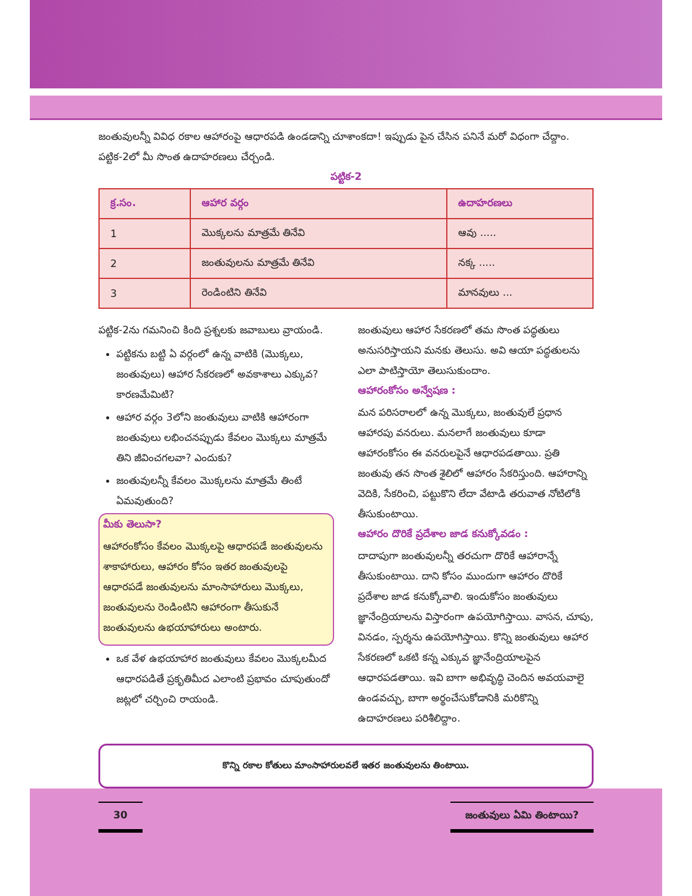జంతువులన్నీ వివిధ రకాల ఆహారంపై ఆధారపడి ఉండడాన్ని చూశాంకదా! ఇప్పుడు పైన చేసిన పనినే మరో విధంగా చేద్దాం. పట్టిక-2లో మీ సొంత ఉదాహరణలు చేర్చండి.
పట్టిక-2
| క్ర.సం. | ఆహార వర్గం | ఉదాహరణలు |
| --- | --- | --- |
| 1 | మొక్కలను మాత్రమే తినేవి | ఆవు ..... |
| 2 | జంతువులను మాత్రమే తినేవి | నక్క ..... |
| 3 | రెండింటిని తినేవి | మానవులు ... |
పట్టిక-2ను గమనించి కింది ప్రశ్నలకు జవాబులు వ్రాయండి.
పట్టికను బట్టి ఏ వర్గంలో ఉన్న వాటికి (మొక్కలు, జంతువులు) ఆహార సేకరణలో అవకాశాలు ఎక్కువ? కారణమేమిటి?
ఆహార వర్గం 3లోని జంతువులు వాటికి ఆహారంగా జంతువులు లభించనప్పుడు కేవలం మొక్కలు మాత్రమే తిని జీవించగలవా? ఎందుకు?
జంతువులన్నీ కేవలం మొక్కలను మాత్రమే తింటే ఏమవుతుంది?
మీకు తెలుసా?
ఆహారంకోసం కేవలం మొక్కలపై ఆధారపడే జంతువులను శాకాహారులు, ఆహారం కోసం ఇతర జంతువులపై ఆధారపడే జంతువులను మాంసాహారులు మొక్కలు, జంతువులను రెండింటిని ఆహారంగా తీసుకునే జంతువులను ఉభయాహారులు అంటారు.
ఒక వేళ ఉభయాహార జంతువులు కేవలం మొక్కలమీద ఆధారపడితే ప్రకృతిమీద ఎలాంటి ప్రభావం చూపుతుందో జట్లలో చర్చించి రాయండి.
జంతువులు ఆహార సేకరణలో తమ సొంత పద్ధతులు అనుసరిస్తాయని మనకు తెలుసు. అవి ఆయా పద్ధతులను ఎలా పాటిస్తాయో తెలుసుకుందాం.
ఆహారంకోసం అన్వేషణ :
మన పరిసరాలలో ఉన్న మొక్కలు, జంతువులే ప్రధాన ఆహారపు వనరులు. మనలాగే జంతువులు కూడా ఆహారంకోసం ఈ వనరులపైనే ఆధారపడతాయి. ప్రతి జంతువు తన సొంత శైలిలో ఆహారం సేకరిస్తుంది. ఆహారాన్ని వెదికి, సేకరించి, పట్టుకొని లేదా వేటాడి తరువాత నోటిలోకి తీసుకుంటాయి.
ఆహారం దొరికే ప్రదేశాల జాడ కనుక్కోవడం :
దాదాపుగా జంతువులన్నీ తరచుగా దొరికే ఆహారాన్నే తీసుకుంటాయి. దాని కోసం ముందుగా ఆహారం దొరికే ప్రదేశాల జాడ కనుక్కోవాలి. ఇందుకోసం జంతువులు జ్ఞానేంద్రియాలను విస్తారంగా ఉపయోగిస్తాయి. వాసన, చూపు, వినడం, స్పర్శను ఉపయోగిస్తాయి. కొన్ని జంతువులు ఆహార సేకరణలో ఒకటి కన్న ఎక్కువ జ్ఞానేంద్రియాలపైన ఆధారపడతాయి. ఇవి బాగా అభివృద్ధి చెందిన అవయవాలై ఉండవచ్చు, బాగా అర్థంచేసుకోడానికి మరికొన్ని ఉదాహరణలు పరిశీలిద్దాం.
కొన్ని రకాల కోతులు మాంసాహారులవలే ఇతర జంతువులను తింటాయి.
30 జంతువులు ఏమి తింటాయి?